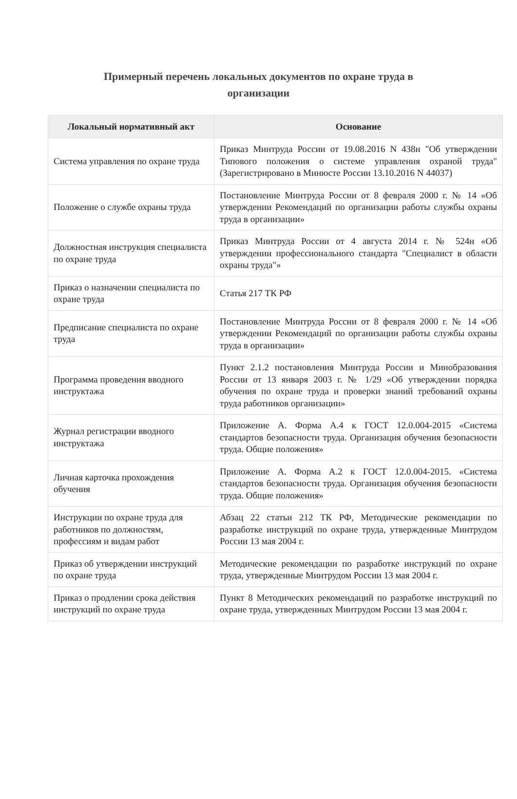Примерный перечень локальных документов по охране труда в организации
| Локальный нормативный акт | Основание |
| --- | --- |
| Система управления по охране труда | Приказ Минтруда России от 19.08.2016 N 438н "Об утверждении Типового положения о системе управления охраной труда" (Зарегистрировано в Минюсте России 13.10.2016 N 44037) |
| Положение о службе охраны труда | Постановление Минтруда России от 8 февраля 2000 г. № 14 «Об утверждении Рекомендаций по организации работы службы охраны труда в организации» |
| Должностная инструкция специалиста по охране труда | Приказ Минтруда России от 4 августа 2014 г. № 524н «Об утверждении профессионального стандарта "Специалист в области охраны труда"» |
| Приказ о назначении специалиста по охране труда | Статья 217 ТК РФ |
| Предписание специалиста по охране труда | Постановление Минтруда России от 8 февраля 2000 г. № 14 «Об утверждении Рекомендаций по организации работы службы охраны труда в организации» |
| Программа проведения вводного инструктажа | Пункт 2.1.2 постановления Минтруда России и Минобразования России от 13 января 2003 г. № 1/29 «Об утверждении порядка обучения по охране труда и проверки знаний требований охраны труда работников организации» |
| Журнал регистрации вводного инструктажа | Приложение А. Форма А.4 к ГОСТ 12.0.004-2015 «Система стандартов безопасности труда. Организация обучения безопасности труда. Общие положения» |
| Личная карточка прохождения обучения | Приложение А. Форма А.2 к ГОСТ 12.0.004-2015. «Система стандартов безопасности труда. Организация обучения безопасности труда. Общие положения» |
| Инструкции по охране труда для работников по должностям, профессиям и видам работ | Абзац 22 статьи 212 ТК РФ, Методические рекомендации по разработке инструкций по охране труда, утвержденные Минтрудом России 13 мая 2004 г. |
| Приказ об утверждении инструкций по охране труда | Методические рекомендации по разработке инструкций по охране труда, утвержденные Минтрудом России 13 мая 2004 г. |
| Приказ о продлении срока действия инструкций по охране труда | Пункт 8 Методических рекомендаций по разработке инструкций по охране труда, утвержденных Минтрудом России 13 мая 2004 г. |